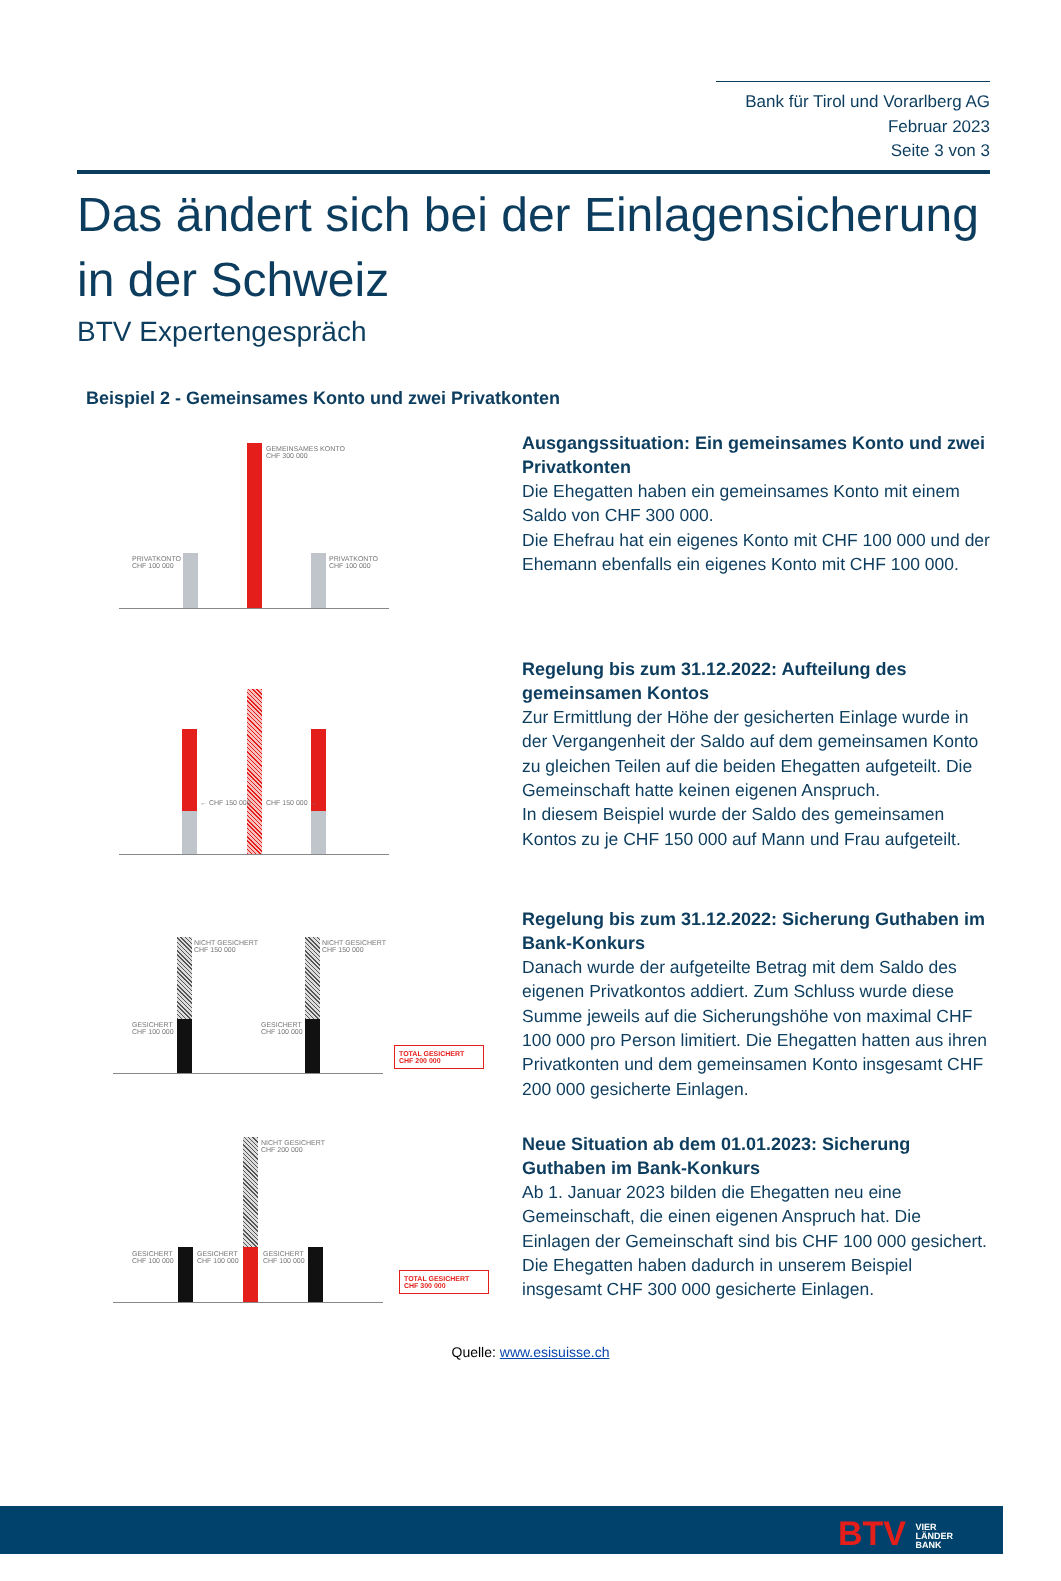Bank für Tirol und Vorarlberg AG
Februar 2023
Seite 3 von 3
Das ändert sich bei der Einlagensicherung
in der Schweiz
BTV Expertengespräch
Beispiel 2 - Gemeinsames Konto und zwei Privatkonten
GEMEINSAMES KONTO
CHF 300 000
PRIVATKONTO
CHF 100 000
PRIVATKONTO
CHF 100 000
Ausgangssituation: Ein gemeinsames Konto und zwei Privatkonten
Die Ehegatten haben ein gemeinsames Konto mit einem Saldo von CHF 300 000.
Die Ehefrau hat ein eigenes Konto mit CHF 100 000 und der Ehemann ebenfalls ein eigenes Konto mit CHF 100 000.
← CHF 150 000 CHF 150 000 →
Regelung bis zum 31.12.2022: Aufteilung des gemeinsamen Kontos
Zur Ermittlung der Höhe der gesicherten Einlage wurde in der Vergangenheit der Saldo auf dem gemeinsamen Konto zu gleichen Teilen auf die beiden Ehegatten aufgeteilt. Die Gemeinschaft hatte keinen eigenen Anspruch.
In diesem Beispiel wurde der Saldo des gemeinsamen Kontos zu je CHF 150 000 auf Mann und Frau aufgeteilt.
NICHT GESICHERT
CHF 150 000
GESICHERT
CHF 100 000
NICHT GESICHERT
CHF 150 000
GESICHERT
CHF 100 000
TOTAL GESICHERT
CHF 200 000
Regelung bis zum 31.12.2022: Sicherung Guthaben im Bank-Konkurs
Danach wurde der aufgeteilte Betrag mit dem Saldo des eigenen Privatkontos addiert. Zum Schluss wurde diese Summe jeweils auf die Sicherungshöhe von maximal CHF 100 000 pro Person limitiert. Die Ehegatten hatten aus ihren Privatkonten und dem gemeinsamen Konto insgesamt CHF 200 000 gesicherte Einlagen.
NICHT GESICHERT
CHF 200 000
GESICHERT
CHF 100 000
GESICHERT
CHF 100 000
GESICHERT
CHF 100 000
TOTAL GESICHERT
CHF 300 000
Neue Situation ab dem 01.01.2023: Sicherung Guthaben im Bank-Konkurs
Ab 1. Januar 2023 bilden die Ehegatten neu eine Gemeinschaft, die einen eigenen Anspruch hat. Die Einlagen der Gemeinschaft sind bis CHF 100 000 gesichert.
Die Ehegatten haben dadurch in unserem Beispiel insgesamt CHF 300 000 gesicherte Einlagen.
Quelle: www.esisuisse.ch
BTV VIER
LÄNDER
BANK